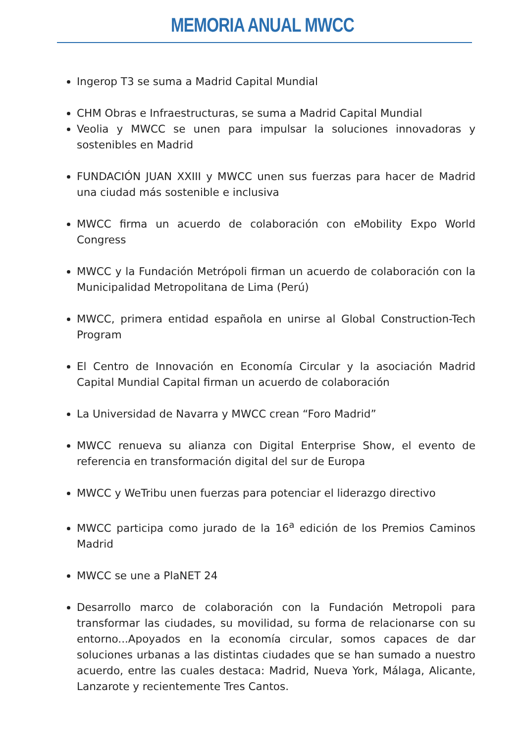MEMORIA ANUAL MWCC
Ingerop T3 se suma a Madrid Capital Mundial
CHM Obras e Infraestructuras, se suma a Madrid Capital Mundial
Veolia y MWCC se unen para impulsar la soluciones innovadoras y sostenibles en Madrid
FUNDACIÓN JUAN XXIII y MWCC unen sus fuerzas para hacer de Madrid una ciudad más sostenible e inclusiva
MWCC firma un acuerdo de colaboración con eMobility Expo World Congress
MWCC y la Fundación Metrópoli firman un acuerdo de colaboración con la Municipalidad Metropolitana de Lima (Perú)
MWCC, primera entidad española en unirse al Global Construction-Tech Program
El Centro de Innovación en Economía Circular y la asociación Madrid Capital Mundial Capital firman un acuerdo de colaboración
La Universidad de Navarra y MWCC crean “Foro Madrid”
MWCC renueva su alianza con Digital Enterprise Show, el evento de referencia en transformación digital del sur de Europa
MWCC y WeTribu unen fuerzas para potenciar el liderazgo directivo
MWCC participa como jurado de la 16<sup>a</sup> edición de los Premios Caminos Madrid
MWCC se une a PlaNET 24
Desarrollo marco de colaboración con la Fundación Metropoli para transformar las ciudades, su movilidad, su forma de relacionarse con su entorno...Apoyados en la economía circular, somos capaces de dar soluciones urbanas a las distintas ciudades que se han sumado a nuestro acuerdo, entre las cuales destaca: Madrid, Nueva York, Málaga, Alicante, Lanzarote y recientemente Tres Cantos.